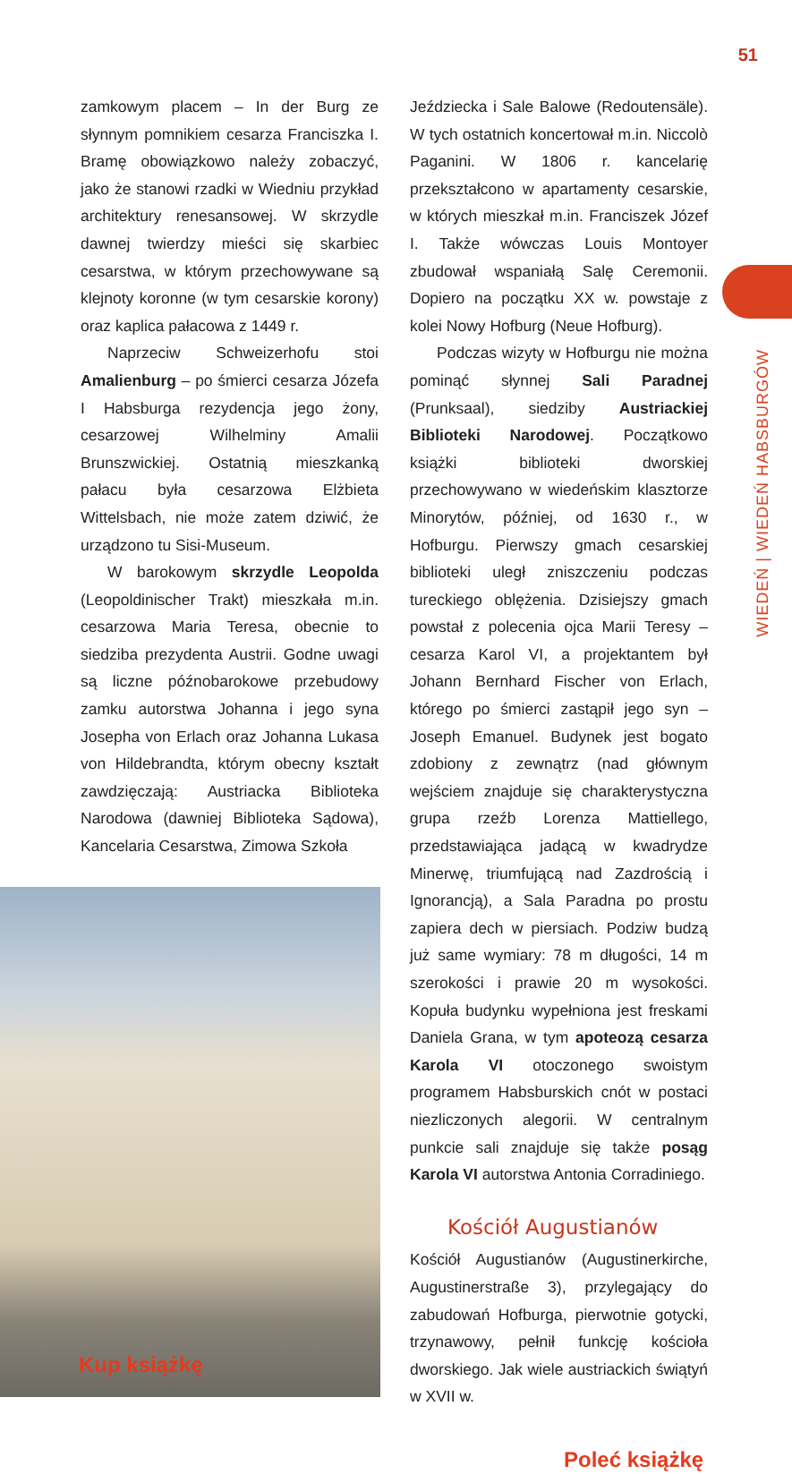51
WIEDEŃ | WIEDEŃ HABSBURGÓW
zamkowym placem – In der Burg ze słynnym pomnikiem cesarza Franciszka I. Bramę obowiązkowo należy zobaczyć, jako że stanowi rzadki w Wiedniu przykład architektury renesansowej. W skrzydle dawnej twierdzy mieści się skarbiec cesarstwa, w którym przechowywane są klejnoty koronne (w tym cesarskie korony) oraz kaplica pałacowa z 1449 r.
Naprzeciw Schweizerhofu stoi Amalienburg – po śmierci cesarza Józefa I Habsburga rezydencja jego żony, cesarzowej Wilhelminy Amalii Brunszwickiej. Ostatnią mieszkanką pałacu była cesarzowa Elżbieta Wittelsbach, nie może zatem dziwić, że urządzono tu Sisi-Museum.
W barokowym skrzydle Leopolda (Leopoldinischer Trakt) mieszkała m.in. cesarzowa Maria Teresa, obecnie to siedziba prezydenta Austrii. Godne uwagi są liczne późnobarokowe przebudowy zamku autorstwa Johanna i jego syna Josepha von Erlach oraz Johanna Lukasa von Hildebrandta, którym obecny kształt zawdzięczają: Austriacka Biblioteka Narodowa (dawniej Biblioteka Sądowa), Kancelaria Cesarstwa, Zimowa Szkoła
Kup książkę
Jeździecka i Sale Balowe (Redoutensäle). W tych ostatnich koncertował m.in. Niccolò Paganini. W 1806 r. kancelarię przekształcono w apartamenty cesarskie, w których mieszkał m.in. Franciszek Józef I. Także wówczas Louis Montoyer zbudował wspaniałą Salę Ceremonii. Dopiero na początku XX w. powstaje z kolei Nowy Hofburg (Neue Hofburg).
Podczas wizyty w Hofburgu nie można pominąć słynnej Sali Paradnej (Prunksaal), siedziby Austriackiej Biblioteki Narodowej. Początkowo książki biblioteki dworskiej przechowywano w wiedeńskim klasztorze Minorytów, później, od 1630 r., w Hofburgu. Pierwszy gmach cesarskiej biblioteki uległ zniszczeniu podczas tureckiego oblężenia. Dzisiejszy gmach powstał z polecenia ojca Marii Teresy – cesarza Karol VI, a projektantem był Johann Bernhard Fischer von Erlach, którego po śmierci zastąpił jego syn – Joseph Emanuel. Budynek jest bogato zdobiony z zewnątrz (nad głównym wejściem znajduje się charakterystyczna grupa rzeźb Lorenza Mattiellego, przedstawiająca jadącą w kwadrydze Minerwę, triumfującą nad Zazdrością i Ignorancją), a Sala Paradna po prostu zapiera dech w piersiach. Podziw budzą już same wymiary: 78 m długości, 14 m szerokości i prawie 20 m wysokości. Kopuła budynku wypełniona jest freskami Daniela Grana, w tym apoteozą cesarza Karola VI otoczonego swoistym programem Habsburskich cnót w postaci niezliczonych alegorii. W centralnym punkcie sali znajduje się także posąg Karola VI autorstwa Antonia Corradiniego.
Kościół Augustianów
Kościół Augustianów (Augustinerkirche, Augustinerstraße 3), przylegający do zabudowań Hofburga, pierwotnie gotycki, trzynawowy, pełnił funkcję kościoła dworskiego. Jak wiele austriackich świątyń w XVII w.
Poleć książkę